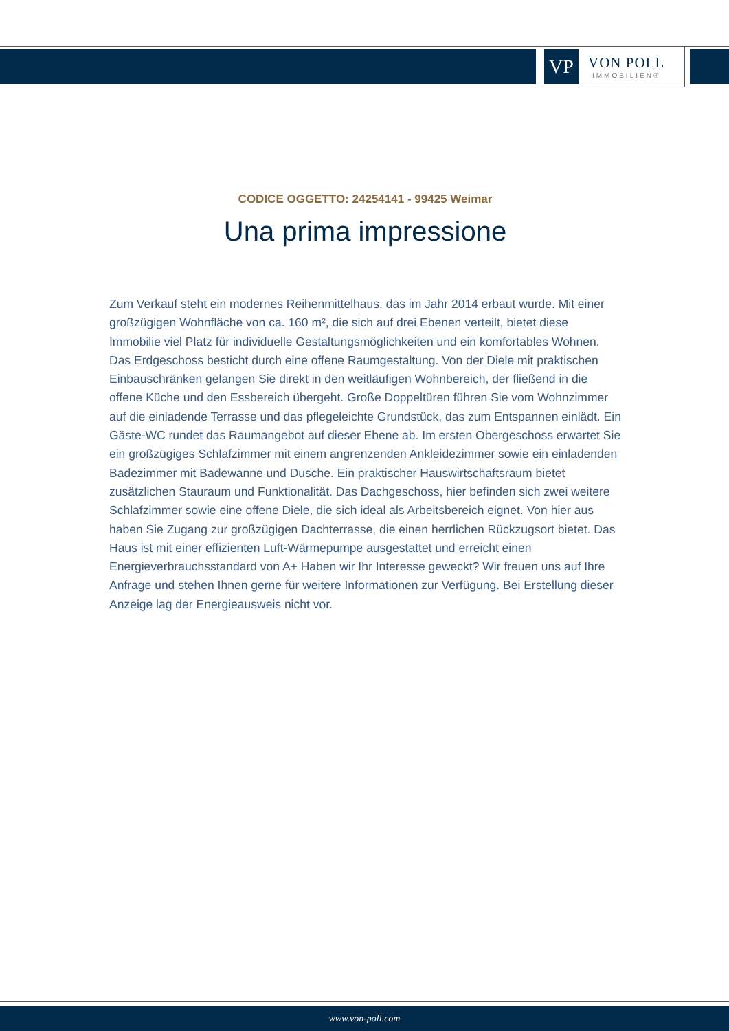VP
VON POLL
IMMOBILIEN®
CODICE OGGETTO: 24254141 - 99425 Weimar
Una prima impressione
Zum Verkauf steht ein modernes Reihenmittelhaus, das im Jahr 2014 erbaut wurde. Mit einer großzügigen Wohnfläche von ca. 160 m², die sich auf drei Ebenen verteilt, bietet diese Immobilie viel Platz für individuelle Gestaltungsmöglichkeiten und ein komfortables Wohnen. Das Erdgeschoss besticht durch eine offene Raumgestaltung. Von der Diele mit praktischen Einbauschränken gelangen Sie direkt in den weitläufigen Wohnbereich, der fließend in die offene Küche und den Essbereich übergeht. Große Doppeltüren führen Sie vom Wohnzimmer auf die einladende Terrasse und das pflegeleichte Grundstück, das zum Entspannen einlädt. Ein Gäste-WC rundet das Raumangebot auf dieser Ebene ab. Im ersten Obergeschoss erwartet Sie ein großzügiges Schlafzimmer mit einem angrenzenden Ankleidezimmer sowie ein einladenden Badezimmer mit Badewanne und Dusche. Ein praktischer Hauswirtschaftsraum bietet zusätzlichen Stauraum und Funktionalität. Das Dachgeschoss, hier befinden sich zwei weitere Schlafzimmer sowie eine offene Diele, die sich ideal als Arbeitsbereich eignet. Von hier aus haben Sie Zugang zur großzügigen Dachterrasse, die einen herrlichen Rückzugsort bietet. Das Haus ist mit einer effizienten Luft-Wärmepumpe ausgestattet und erreicht einen Energieverbrauchsstandard von A+ Haben wir Ihr Interesse geweckt? Wir freuen uns auf Ihre Anfrage und stehen Ihnen gerne für weitere Informationen zur Verfügung. Bei Erstellung dieser Anzeige lag der Energieausweis nicht vor.
www.von-poll.com